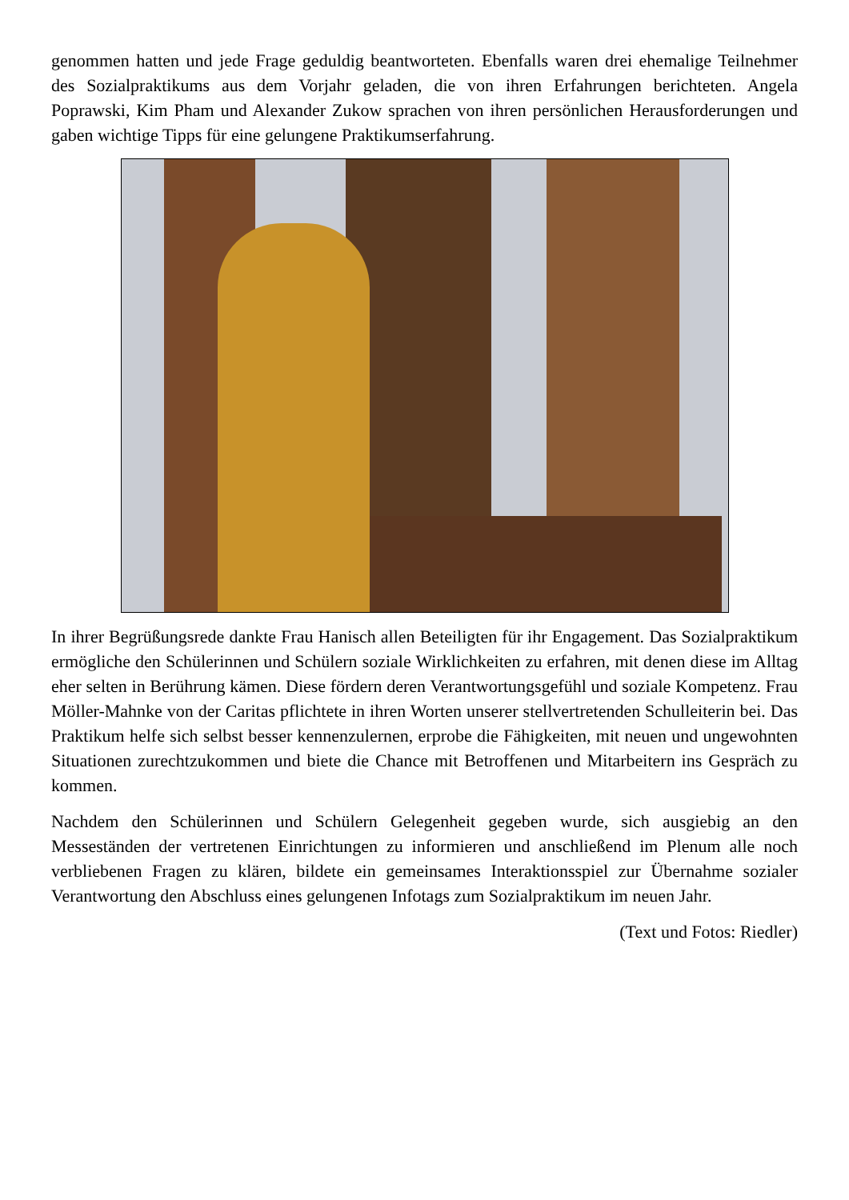genommen hatten und jede Frage geduldig beantworteten. Ebenfalls waren drei ehemalige Teilnehmer des Sozialpraktikums aus dem Vorjahr geladen, die von ihren Erfahrungen berichteten. Angela Poprawski, Kim Pham und Alexander Zukow sprachen von ihren persönlichen Herausforderungen und gaben wichtige Tipps für eine gelungene Praktikumserfahrung.
In ihrer Begrüßungsrede dankte Frau Hanisch allen Beteiligten für ihr Engagement. Das Sozialpraktikum ermögliche den Schülerinnen und Schülern soziale Wirklichkeiten zu erfahren, mit denen diese im Alltag eher selten in Berührung kämen. Diese fördern deren Verantwortungsgefühl und soziale Kompetenz. Frau Möller-Mahnke von der Caritas pflichtete in ihren Worten unserer stellvertretenden Schulleiterin bei. Das Praktikum helfe sich selbst besser kennenzulernen, erprobe die Fähigkeiten, mit neuen und ungewohnten Situationen zurechtzukommen und biete die Chance mit Betroffenen und Mitarbeitern ins Gespräch zu kommen.
Nachdem den Schülerinnen und Schülern Gelegenheit gegeben wurde, sich ausgiebig an den Messeständen der vertretenen Einrichtungen zu informieren und anschließend im Plenum alle noch verbliebenen Fragen zu klären, bildete ein gemeinsames Interaktionsspiel zur Übernahme sozialer Verantwortung den Abschluss eines gelungenen Infotags zum Sozialpraktikum im neuen Jahr.
(Text und Fotos: Riedler)